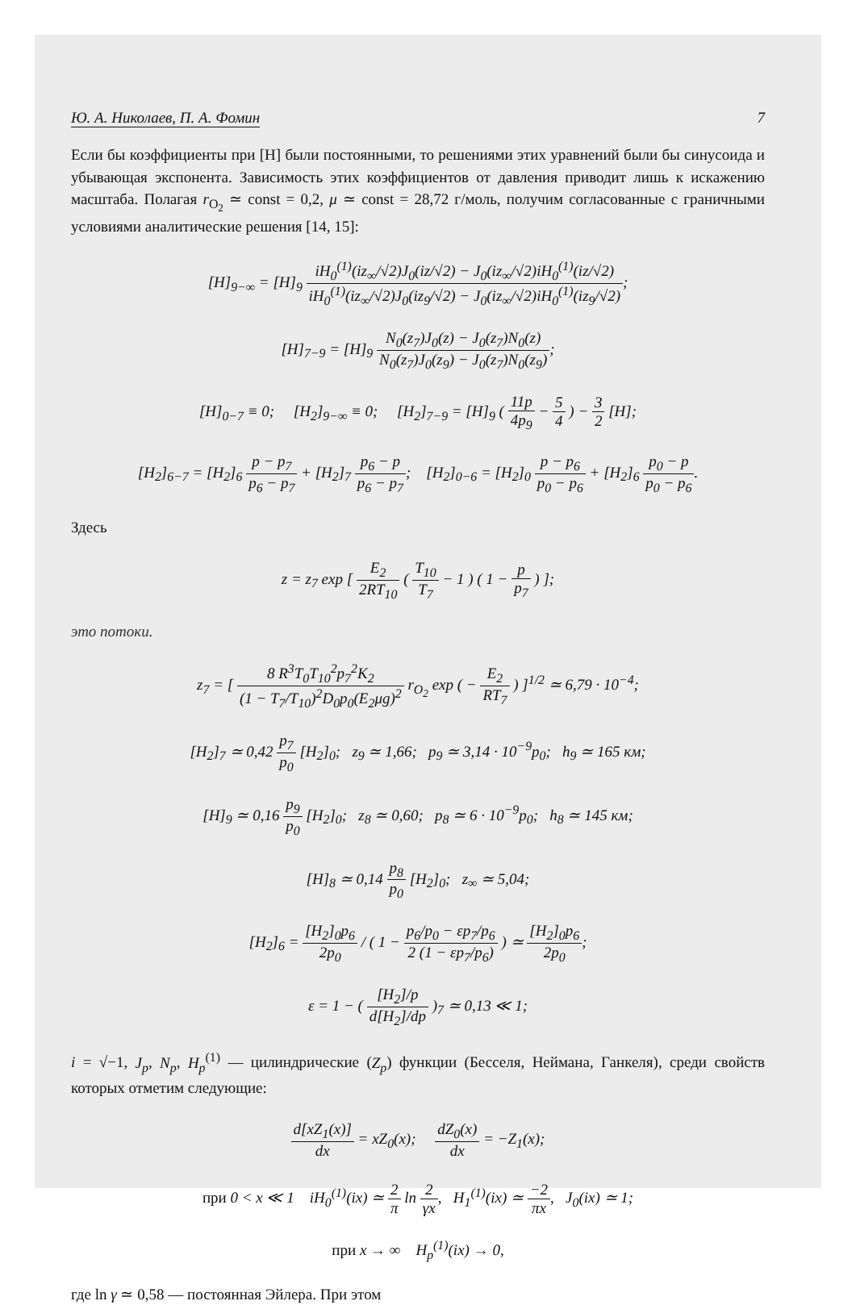Ю. А. Николаев, П. А. Фомин 7
Если бы коэффициенты при [H] были постоянными, то решениями этих уравнений были бы синусоида и убывающая экспонента. Зависимость этих коэффициентов от давления приводит лишь к искажению масштаба. Полагая r<sub>O<sub>2</sub></sub> ≃ const = 0,2, μ ≃ const = 28,72 г/моль, получим согласованные с граничными условиями аналитические решения [14, 15]:
[H]<sub>9−∞</sub> = [H]<sub>9</sub> iH<sub>0</sub><sup>(1)</sup>(iz<sub>∞</sub>/√2)J<sub>0</sub>(iz/√2) − J<sub>0</sub>(iz<sub>∞</sub>/√2)iH<sub>0</sub><sup>(1)</sup>(iz/√2) iH<sub>0</sub><sup>(1)</sup>(iz<sub>∞</sub>/√2)J<sub>0</sub>(iz<sub>9</sub>/√2) − J<sub>0</sub>(iz<sub>∞</sub>/√2)iH<sub>0</sub><sup>(1)</sup>(iz<sub>9</sub>/√2);
[H]<sub>7−9</sub> = [H]<sub>9</sub> N<sub>0</sub>(z<sub>7</sub>)J<sub>0</sub>(z) − J<sub>0</sub>(z<sub>7</sub>)N<sub>0</sub>(z) N<sub>0</sub>(z<sub>7</sub>)J<sub>0</sub>(z<sub>9</sub>) − J<sub>0</sub>(z<sub>7</sub>)N<sub>0</sub>(z<sub>9</sub>);
[H]<sub>0−7</sub> ≡ 0; [H<sub>2</sub>]<sub>9−∞</sub> ≡ 0; [H<sub>2</sub>]<sub>7−9</sub> = [H]<sub>9</sub> ( 11p 4p<sub>9</sub> − 5 4 ) − 3 2 [H];
[H<sub>2</sub>]<sub>6−7</sub> = [H<sub>2</sub>]<sub>6</sub> p − p<sub>7</sub> p<sub>6</sub> − p<sub>7</sub> + [H<sub>2</sub>]<sub>7</sub> p<sub>6</sub> − p p<sub>6</sub> − p<sub>7</sub>; [H<sub>2</sub>]<sub>0−6</sub> = [H<sub>2</sub>]<sub>0</sub> p − p<sub>6</sub> p<sub>0</sub> − p<sub>6</sub> + [H<sub>2</sub>]<sub>6</sub> p<sub>0</sub> − p p<sub>0</sub> − p<sub>6</sub>.
Здесь
z = z<sub>7</sub> exp [ E<sub>2</sub> 2RT<sub>10</sub> ( T<sub>10</sub> T<sub>7</sub> − 1 ) ( 1 − p p<sub>7</sub> ) ];
это потоки.
z<sub>7</sub> = [ 8 R<sup>3</sup>T<sub>0</sub>T<sub>10</sub><sup>2</sup>p<sub>7</sub><sup>2</sup>K<sub>2</sub> (1 − T<sub>7</sub>/T<sub>10</sub>)<sup>2</sup>D<sub>0</sub>p<sub>0</sub>(E<sub>2</sub>μg)<sup>2</sup> r<sub>O<sub>2</sub></sub> exp ( − E<sub>2</sub> RT<sub>7</sub> ) ]<sup>1/2</sup> ≃ 6,79 · 10<sup>−4</sup>;
[H<sub>2</sub>]<sub>7</sub> ≃ 0,42 p<sub>7</sub> p<sub>0</sub> [H<sub>2</sub>]<sub>0</sub>; z<sub>9</sub> ≃ 1,66; p<sub>9</sub> ≃ 3,14 · 10<sup>−9</sup>p<sub>0</sub>; h<sub>9</sub> ≃ 165 км;
[H]<sub>9</sub> ≃ 0,16 p<sub>9</sub> p<sub>0</sub> [H<sub>2</sub>]<sub>0</sub>; z<sub>8</sub> ≃ 0,60; p<sub>8</sub> ≃ 6 · 10<sup>−9</sup>p<sub>0</sub>; h<sub>8</sub> ≃ 145 км;
[H]<sub>8</sub> ≃ 0,14 p<sub>8</sub> p<sub>0</sub> [H<sub>2</sub>]<sub>0</sub>; z<sub>∞</sub> ≃ 5,04;
[H<sub>2</sub>]<sub>6</sub> = [H<sub>2</sub>]<sub>0</sub>p<sub>6</sub> 2p<sub>0</sub> / ( 1 − p<sub>6</sub>/p<sub>0</sub> − εp<sub>7</sub>/p<sub>6</sub> 2 (1 − εp<sub>7</sub>/p<sub>6</sub>) ) ≃ [H<sub>2</sub>]<sub>0</sub>p<sub>6</sub> 2p<sub>0</sub>;
ε = 1 − ( [H<sub>2</sub>]/p d[H<sub>2</sub>]/dp )<sub>7</sub> ≃ 0,13 ≪ 1;
i = √−1, J<sub>p</sub>, N<sub>p</sub>, H<sub>p</sub><sup>(1)</sup> — цилиндрические (Z<sub>p</sub>) функции (Бесселя, Неймана, Ганкеля), среди свойств которых отметим следующие:
d[xZ<sub>1</sub>(x)] dx = xZ<sub>0</sub>(x); dZ<sub>0</sub>(x) dx = −Z<sub>1</sub>(x);
при 0 < x ≪ 1 iH<sub>0</sub><sup>(1)</sup>(ix) ≃ 2 π ln 2 γx, H<sub>1</sub><sup>(1)</sup>(ix) ≃ −2 πx, J<sub>0</sub>(ix) ≃ 1;
при x → ∞ H<sub>p</sub><sup>(1)</sup>(ix) → 0,
где ln γ ≃ 0,58 — постоянная Эйлера. При этом